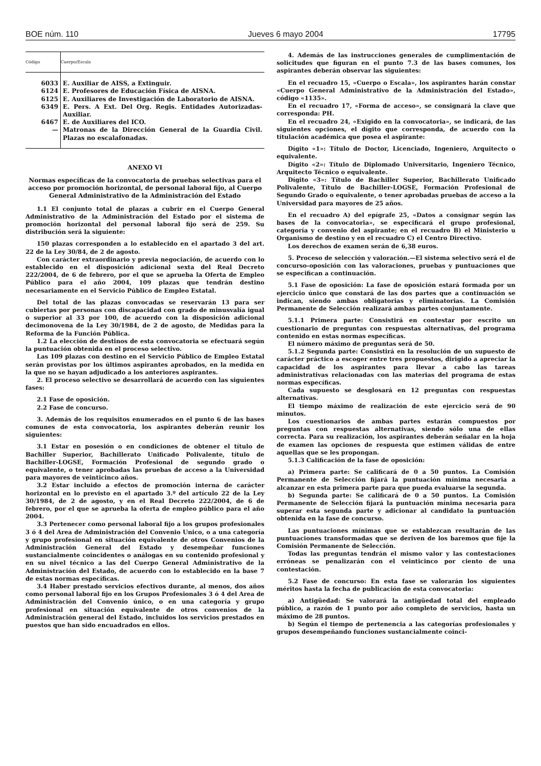BOE núm. 110 Jueves 6 mayo 2004 17795
| Código | Cuerpo/Escala |
| --- | --- |
| 6033 | E. Auxiliar de AISS, a Extinguir. |
| 6124 | E. Profesores de Educación Física de AISNA. |
| 6125 | E. Auxiliares de Investigación de Laboratorio de AISNA. |
| 6349 | E. Pers. A Ext. Del Org. Regis. Entidades Autorizadas-Auxiliar. |
| 6467 | E. de Auxiliares del ICO. |
| — | Matronas de la Dirección General de la Guardia Civil. Plazas no escalafonadas. |
ANEXO VI
Normas específicas de la convocatoria de pruebas selectivas para el acceso por promoción horizontal, de personal laboral fijo, al Cuerpo General Administrativo de la Administración del Estado
1.1 El conjunto total de plazas a cubrir en el Cuerpo General Administrativo de la Administración del Estado por el sistema de promoción horizontal del personal laboral fijo será de 259. Su distribución será la siguiente:
150 plazas corresponden a lo establecido en el apartado 3 del art. 22 de la Ley 30/84, de 2 de agosto.
Con carácter extraordinario y previa negociación, de acuerdo con lo establecido en el disposición adicional sexta del Real Decreto 222/2004, de 6 de febrero, por el que se aprueba la Oferta de Empleo Público para el año 2004, 109 plazas que tendrán destino necesariamente en el Servicio Público de Empleo Estatal.
Del total de las plazas convocadas se reservarán 13 para ser cubiertas por personas con discapacidad con grado de minusvalía igual o superior al 33 por 100, de acuerdo con la disposición adicional decimonovena de la Ley 30/1984, de 2 de agosto, de Medidas para la Reforma de la Función Pública.
1.2 La elección de destinos de esta convocatoria se efectuará según la puntuación obtenida en el proceso selectivo.
Las 109 plazas con destino en el Servicio Público de Empleo Estatal serán provistas por los últimos aspirantes aprobados, en la medida en la que no se hayan adjudicado a los anteriores aspirantes.
2. El proceso selectivo se desarrollará de acuerdo con las siguientes fases:
2.1 Fase de oposición.
2.2 Fase de concurso.
3. Además de los requisitos enumerados en el punto 6 de las bases comunes de esta convocatoria, los aspirantes deberán reunir los siguientes:
3.1 Estar en posesión o en condiciones de obtener el título de Bachiller Superior, Bachillerato Unificado Polivalente, título de Bachiller-LOGSE, Formación Profesional de segundo grado o equivalente, o tener aprobadas las pruebas de acceso a la Universidad para mayores de veinticinco años.
3.2 Estar incluido a efectos de promoción interna de carácter horizontal en lo previsto en el apartado 3.º del artículo 22 de la Ley 30/1984, de 2 de agosto, y en el Real Decreto 222/2004, de 6 de febrero, por el que se aprueba la oferta de empleo público para el año 2004.
3.3 Pertenecer como personal laboral fijo a los grupos profesionales 3 ó 4 del Area de Administración del Convenio Unico, o a una categoría y grupo profesional en situación equivalente de otros Convenios de la Administración General del Estado y desempeñar funciones sustancialmente coincidentes o análogas en su contenido profesional y en su nivel técnico a las del Cuerpo General Administrativo de la Administración del Estado, de acuerdo con lo establecido en la base 7 de estas normas específicas.
3.4 Haber prestado servicios efectivos durante, al menos, dos años como personal laboral fijo en los Grupos Profesionales 3 ó 4 del Area de Administración del Convenio único, o en una categoría y grupo profesional en situación equivalente de otros convenios de la Administración general del Estado, incluidos los servicios prestados en puestos que han sido encuadrados en ellos.
4. Además de las instrucciones generales de cumplimentación de solicitudes que figuran en el punto 7.3 de las bases comunes, los aspirantes deberán observar las siguientes:
En el recuadro 15, «Cuerpo o Escala», los aspirantes harán constar «Cuerpo General Administrativo de la Administración del Estado», código «1135».
En el recuadro 17, «Forma de acceso», se consignará la clave que corresponda: PH.
En el recuadro 24, «Exigido en la convocatoria», se indicará, de las siguientes opciones, el dígito que corresponda, de acuerdo con la titulación académica que posea el aspirante:
Dígito «1»: Título de Doctor, Licenciado, Ingeniero, Arquitecto o equivalente.
Dígito «2»: Título de Diplomado Universitario, Ingeniero Técnico, Arquitecto Técnico o equivalente.
Dígito «3»: Título de Bachiller Superior, Bachillerato Unificado Polivalente, Título de Bachiller-LOGSE, Formación Profesional de Segundo Grado o equivalente, o tener aprobadas pruebas de acceso a la Universidad para mayores de 25 años.
En el recuadro A) del epígrafe 25, «Datos a consignar según las bases de la convocatoria», se especificará el grupo profesional, categoría y convenio del aspirante; en el recuadro B) el Ministerio u Organismo de destino y en el recuadro C) el Centro Directivo.
Los derechos de examen serán de 6,38 euros.
5. Proceso de selección y valoración.—El sistema selectivo será el de concurso-oposición con las valoraciones, pruebas y puntuaciones que se especifican a continuación.
5.1 Fase de oposición: La fase de oposición estará formada por un ejercicio único que constará de las dos partes que a continuación se indican, siendo ambas obligatorias y eliminatorias. La Comisión Permanente de Selección realizará ambas partes conjuntamente.
5.1.1 Primera parte: Consistirá en contestar por escrito un cuestionario de preguntas con respuestas alternativas, del programa contenido en estas normas específicas.
El número máximo de preguntas será de 50.
5.1.2 Segunda parte: Consistirá en la resolución de un supuesto de carácter práctico a escoger entre tres propuestos, dirigido a apreciar la capacidad de los aspirantes para llevar a cabo las tareas administrativas relacionadas con las materias del programa de estas normas específicas.
Cada supuesto se desglosará en 12 preguntas con respuestas alternativas.
El tiempo máximo de realización de este ejercicio será de 90 minutos.
Los cuestionarios de ambas partes estarán compuestos por preguntas con respuestas alternativas, siendo sólo una de ellas correcta. Para su realización, los aspirantes deberán señalar en la hoja de examen las opciones de respuesta que estimen válidas de entre aquellas que se les propongan.
5.1.3 Calificación de la fase de oposición:
a) Primera parte: Se calificará de 0 a 50 puntos. La Comisión Permanente de Selección fijará la puntuación mínima necesaria a alcanzar en esta primera parte para que pueda evaluarse la segunda.
b) Segunda parte: Se calificará de 0 a 50 puntos. La Comisión Permanente de Selección fijará la puntuación mínima necesaria para superar esta segunda parte y adicionar al candidato la puntuación obtenida en la fase de concurso.
Las puntuaciones mínimas que se establezcan resultarán de las puntuaciones transformadas que se deriven de los baremos que fije la Comisión Permanente de Selección.
Todas las preguntas tendrán el mismo valor y las contestaciones erróneas se penalizarán con el veinticinco por ciento de una contestación.
5.2 Fase de concurso: En esta fase se valorarán los siguientes méritos hasta la fecha de publicación de esta convocatoria:
a) Antigüedad: Se valorará la antigüedad total del empleado público, a razón de 1 punto por año completo de servicios, hasta un máximo de 28 puntos.
b) Según el tiempo de pertenencia a las categorías profesionales y grupos desempeñando funciones sustancialmente coinci-